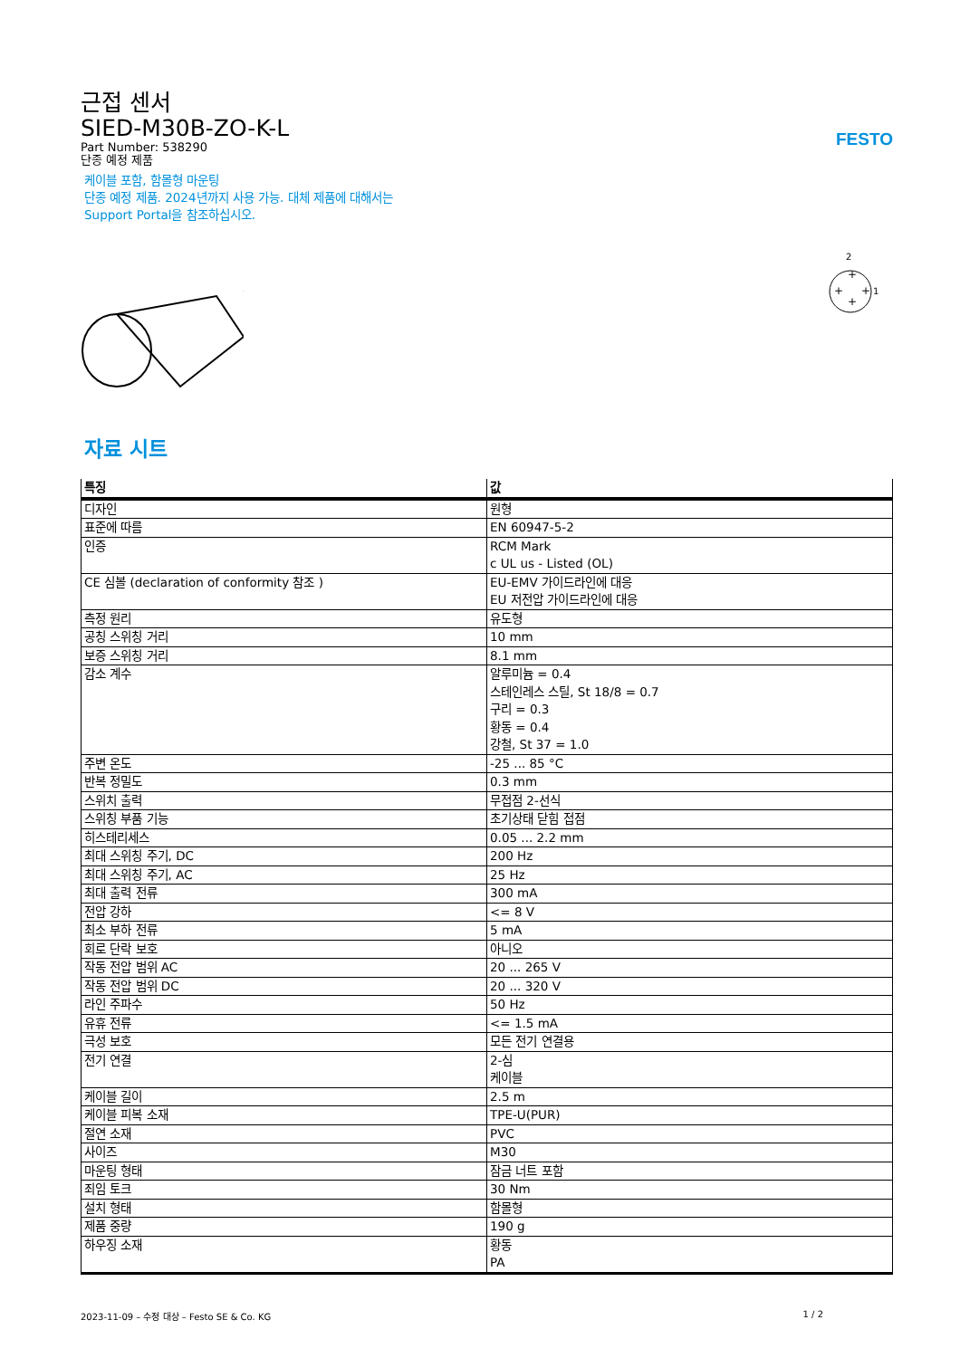FESTO
근접 센서
SIED-M30B-ZO-K-L
Part Number: 538290
단종 예정 제품
케이블 포함, 함몰형 마운팅
단종 예정 제품. 2024년까지 사용 가능. 대체 제품에 대해서는
Support Portal을 참조하십시오.
2
+
+
+
+
1
자료 시트
| 특징 | 값 |
| --- | --- |
| 디자인 | 원형 |
| 표준에 따름 | EN 60947-5-2 |
| 인증 | RCM Mark c UL us - Listed (OL) |
| CE 심볼 (declaration of conformity 참조 ) | EU-EMV 가이드라인에 대응 EU 저전압 가이드라인에 대응 |
| 측정 원리 | 유도형 |
| 공칭 스위칭 거리 | 10 mm |
| 보증 스위칭 거리 | 8.1 mm |
| 감소 계수 | 알루미늄 = 0.4 스테인레스 스틸, St 18/8 = 0.7 구리 = 0.3 황동 = 0.4 강철, St 37 = 1.0 |
| 주변 온도 | -25 ... 85 °C |
| 반복 정밀도 | 0.3 mm |
| 스위치 출력 | 무접점 2-선식 |
| 스위칭 부품 기능 | 초기상태 닫힘 접점 |
| 히스테리세스 | 0.05 ... 2.2 mm |
| 최대 스위칭 주기, DC | 200 Hz |
| 최대 스위칭 주기, AC | 25 Hz |
| 최대 출력 전류 | 300 mA |
| 전압 강하 | <= 8 V |
| 최소 부하 전류 | 5 mA |
| 회로 단락 보호 | 아니오 |
| 작동 전압 범위 AC | 20 ... 265 V |
| 작동 전압 범위 DC | 20 ... 320 V |
| 라인 주파수 | 50 Hz |
| 유휴 전류 | <= 1.5 mA |
| 극성 보호 | 모든 전기 연결용 |
| 전기 연결 | 2-심 케이블 |
| 케이블 길이 | 2.5 m |
| 케이블 피복 소재 | TPE-U(PUR) |
| 절연 소재 | PVC |
| 사이즈 | M30 |
| 마운팅 형태 | 잠금 너트 포함 |
| 죄임 토크 | 30 Nm |
| 설치 형태 | 함몰형 |
| 제품 중량 | 190 g |
| 하우징 소재 | 황동 PA |
2023-11-09 – 수정 대상 – Festo SE & Co. KG 1 / 2